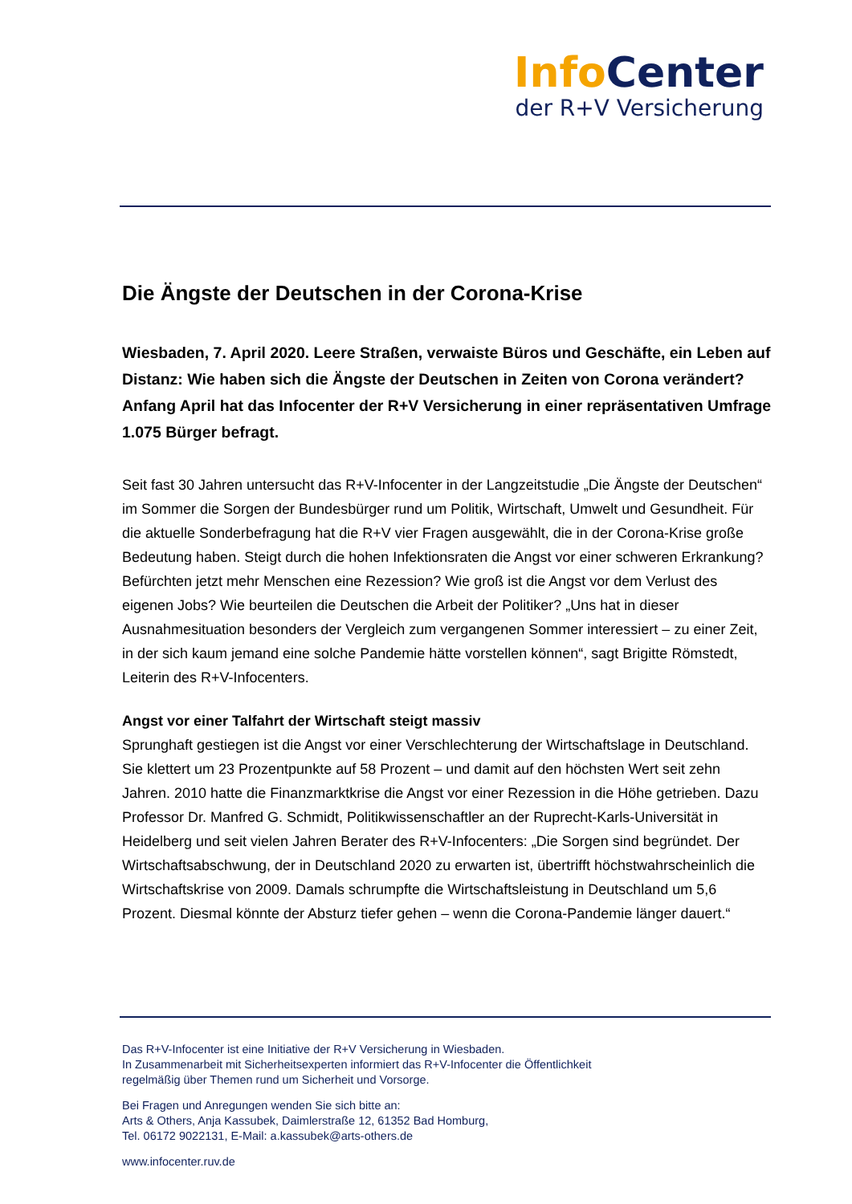Info Center
der R+V Versicherung
Die Ängste der Deutschen in der Corona-Krise
Wiesbaden, 7. April 2020. Leere Straßen, verwaiste Büros und Geschäfte, ein Leben auf Distanz: Wie haben sich die Ängste der Deutschen in Zeiten von Corona verändert? Anfang April hat das Infocenter der R+V Versicherung in einer repräsentativen Umfrage 1.075 Bürger befragt.
Seit fast 30 Jahren untersucht das R+V-Infocenter in der Langzeitstudie „Die Ängste der Deutschen“ im Sommer die Sorgen der Bundesbürger rund um Politik, Wirtschaft, Umwelt und Gesundheit. Für die aktuelle Sonderbefragung hat die R+V vier Fragen ausgewählt, die in der Corona-Krise große Bedeutung haben. Steigt durch die hohen Infektionsraten die Angst vor einer schweren Erkrankung? Befürchten jetzt mehr Menschen eine Rezession? Wie groß ist die Angst vor dem Verlust des eigenen Jobs? Wie beurteilen die Deutschen die Arbeit der Politiker? „Uns hat in dieser Ausnahmesituation besonders der Vergleich zum vergangenen Sommer interessiert – zu einer Zeit, in der sich kaum jemand eine solche Pandemie hätte vorstellen können“, sagt Brigitte Römstedt, Leiterin des R+V-Infocenters.
Angst vor einer Talfahrt der Wirtschaft steigt massiv
Sprunghaft gestiegen ist die Angst vor einer Verschlechterung der Wirtschaftslage in Deutschland. Sie klettert um 23 Prozentpunkte auf 58 Prozent – und damit auf den höchsten Wert seit zehn Jahren. 2010 hatte die Finanzmarktkrise die Angst vor einer Rezession in die Höhe getrieben. Dazu Professor Dr. Manfred G. Schmidt, Politikwissenschaftler an der Ruprecht-Karls-Universität in Heidelberg und seit vielen Jahren Berater des R+V-Infocenters: „Die Sorgen sind begründet. Der Wirtschaftsabschwung, der in Deutschland 2020 zu erwarten ist, übertrifft höchstwahrscheinlich die Wirtschaftskrise von 2009. Damals schrumpfte die Wirtschaftsleistung in Deutschland um 5,6 Prozent. Diesmal könnte der Absturz tiefer gehen – wenn die Corona-Pandemie länger dauert.“
Das R+V-Infocenter ist eine Initiative der R+V Versicherung in Wiesbaden.
In Zusammenarbeit mit Sicherheitsexperten informiert das R+V-Infocenter die Öffentlichkeit
regelmäßig über Themen rund um Sicherheit und Vorsorge.
Bei Fragen und Anregungen wenden Sie sich bitte an:
Arts & Others, Anja Kassubek, Daimlerstraße 12, 61352 Bad Homburg,
Tel. 06172 9022131, E-Mail: a.kassubek@arts-others.de
www.infocenter.ruv.de